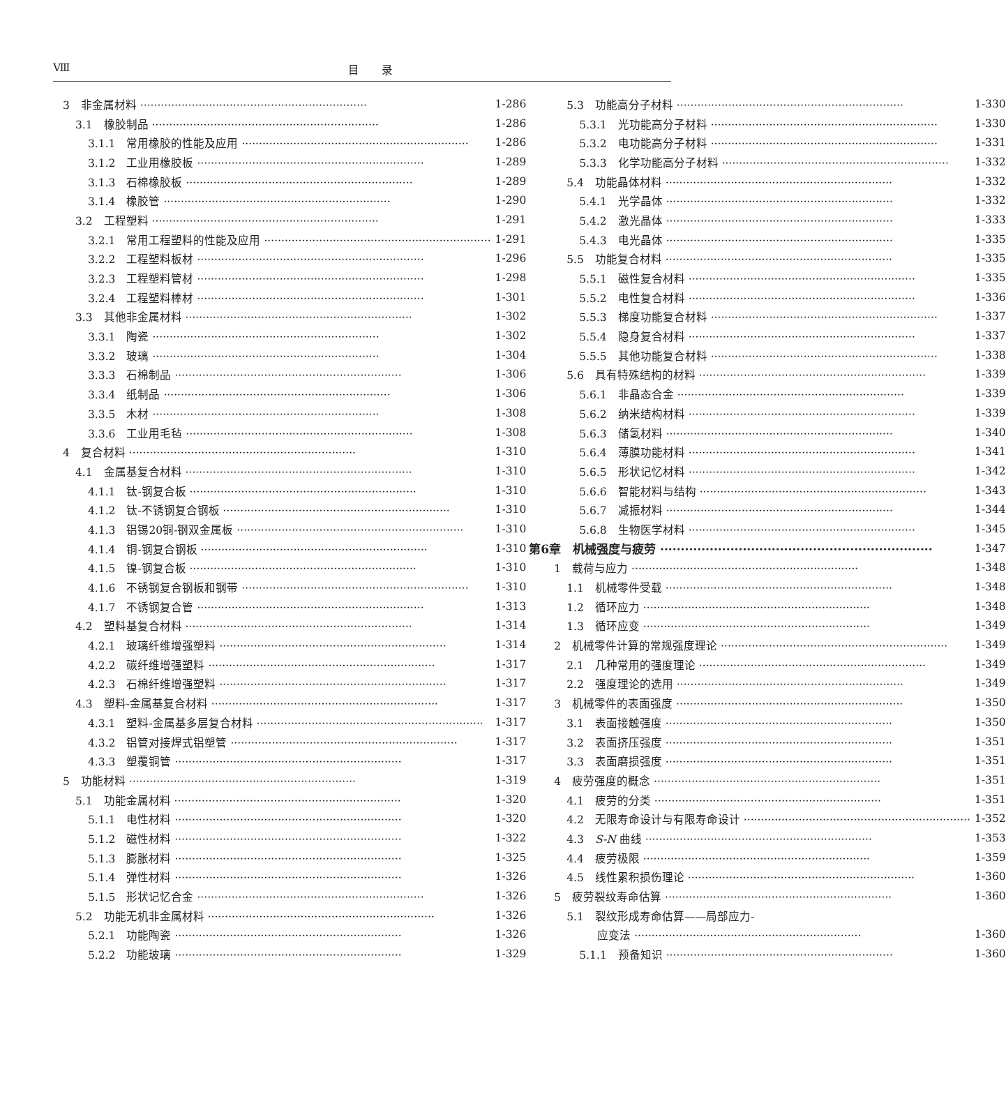Ⅷ 目　　录
3　非金属材料 1-286
3.1　橡胶制品 1-286
3.1.1　常用橡胶的性能及应用 1-286
3.1.2　工业用橡胶板 1-289
3.1.3　石棉橡胶板 1-289
3.1.4　橡胶管 1-290
3.2　工程塑料 1-291
3.2.1　常用工程塑料的性能及应用 1-291
3.2.2　工程塑料板材 1-296
3.2.3　工程塑料管材 1-298
3.2.4　工程塑料棒材 1-301
3.3　其他非金属材料 1-302
3.3.1　陶瓷 1-302
3.3.2　玻璃 1-304
3.3.3　石棉制品 1-306
3.3.4　纸制品 1-306
3.3.5　木材 1-308
3.3.6　工业用毛毡 1-308
4　复合材料 1-310
4.1　金属基复合材料 1-310
4.1.1　钛-钢复合板 1-310
4.1.2　钛-不锈钢复合钢板 1-310
4.1.3　铝锡20铜-钢双金属板 1-310
4.1.4　铜-钢复合钢板 1-310
4.1.5　镍-钢复合板 1-310
4.1.6　不锈钢复合钢板和钢带 1-310
4.1.7　不锈钢复合管 1-313
4.2　塑料基复合材料 1-314
4.2.1　玻璃纤维增强塑料 1-314
4.2.2　碳纤维增强塑料 1-317
4.2.3　石棉纤维增强塑料 1-317
4.3　塑料-金属基复合材料 1-317
4.3.1　塑料-金属基多层复合材料 1-317
4.3.2　铝管对接焊式铝塑管 1-317
4.3.3　塑覆铜管 1-317
5　功能材料 1-319
5.1　功能金属材料 1-320
5.1.1　电性材料 1-320
5.1.2　磁性材料 1-322
5.1.3　膨胀材料 1-325
5.1.4　弹性材料 1-326
5.1.5　形状记忆合金 1-326
5.2　功能无机非金属材料 1-326
5.2.1　功能陶瓷 1-326
5.2.2　功能玻璃 1-329
5.3　功能高分子材料 1-330
5.3.1　光功能高分子材料 1-330
5.3.2　电功能高分子材料 1-331
5.3.3　化学功能高分子材料 1-332
5.4　功能晶体材料 1-332
5.4.1　光学晶体 1-332
5.4.2　激光晶体 1-333
5.4.3　电光晶体 1-335
5.5　功能复合材料 1-335
5.5.1　磁性复合材料 1-335
5.5.2　电性复合材料 1-336
5.5.3　梯度功能复合材料 1-337
5.5.4　隐身复合材料 1-337
5.5.5　其他功能复合材料 1-338
5.6　具有特殊结构的材料 1-339
5.6.1　非晶态合金 1-339
5.6.2　纳米结构材料 1-339
5.6.3　储氢材料 1-340
5.6.4　薄膜功能材料 1-341
5.6.5　形状记忆材料 1-342
5.6.6　智能材料与结构 1-343
5.6.7　减振材料 1-344
5.6.8　生物医学材料 1-345
第6章　机械强度与疲劳 1-347
1　载荷与应力 1-348
1.1　机械零件受载 1-348
1.2　循环应力 1-348
1.3　循环应变 1-349
2　机械零件计算的常规强度理论 1-349
2.1　几种常用的强度理论 1-349
2.2　强度理论的选用 1-349
3　机械零件的表面强度 1-350
3.1　表面接触强度 1-350
3.2　表面挤压强度 1-351
3.3　表面磨损强度 1-351
4　疲劳强度的概念 1-351
4.1　疲劳的分类 1-351
4.2　无限寿命设计与有限寿命设计 1-352
4.3　S-N 曲线 1-353
4.4　疲劳极限 1-359
4.5　线性累积损伤理论 1-360
5　疲劳裂纹寿命估算 1-360
5.1　裂纹形成寿命估算——局部应力-
应变法 1-360
5.1.1　预备知识 1-360